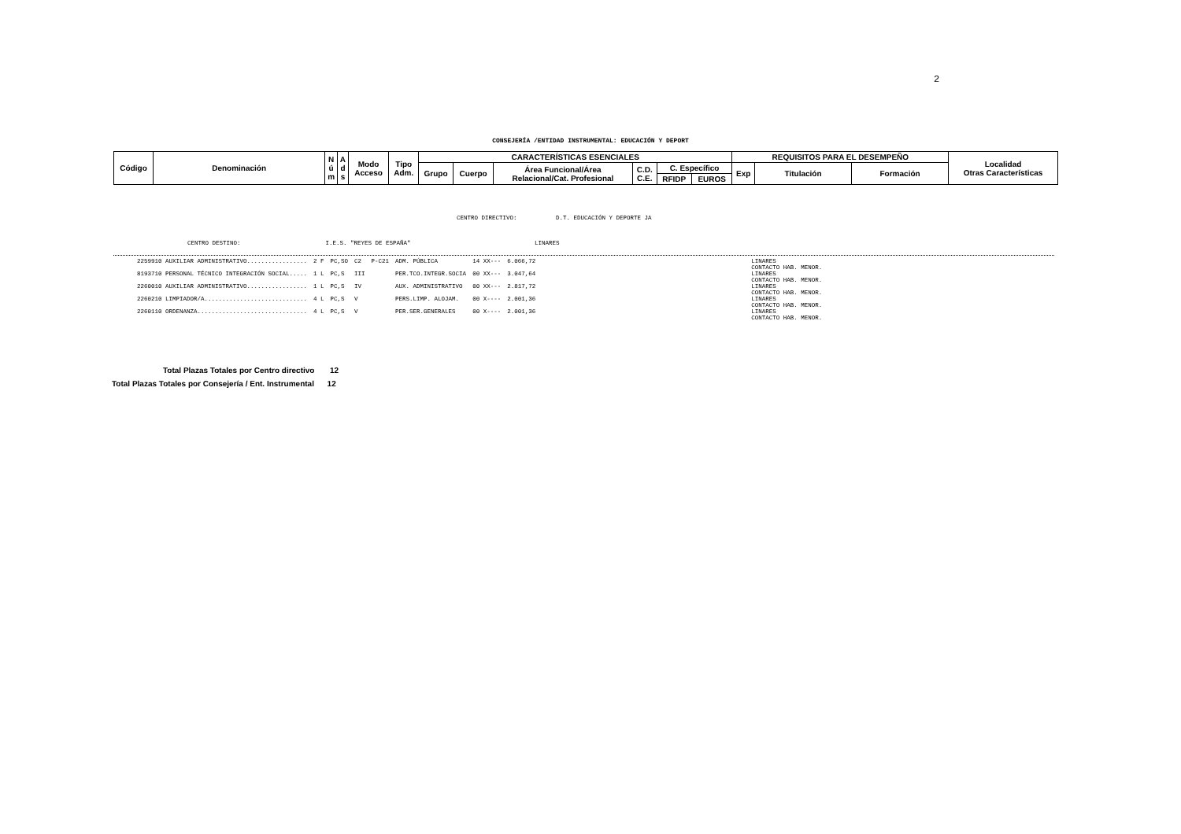2
CONSEJERÍA /ENTIDAD INSTRUMENTAL: EDUCACIÓN Y DEPORT
| Código | Denominación | N ú m | A d s | Modo Acceso | Tipo Adm. | CARACTERÍSTICAS ESENCIALES | | | | | | REQUISITOS PARA EL DESEMPEÑO | | | Localidad Otras Características |
| --- | --- | --- | --- | --- | --- | --- | --- | --- | --- | --- | --- | --- | --- | --- | --- |
| | | | | | | Grupo | Cuerpo | Área Funcional/Área Relacional/Cat. Profesional | C.D. C.E. | C. Específico | | Exp | Titulación | Formación | |
| | | | | | | | | | | RFIDP | EUROS | | | | |
CENTRO DIRECTIVO: D.T. EDUCACIÓN Y DEPORTE JA
CENTRO DESTINO: I.E.S. "REYES DE ESPAÑA" LINARES
| 2259910 AUXILIAR ADMINISTRATIVO................. | 2 F | PC,SO | C2 | P-C21 | ADM. PÚBLICA | 14 XX--- | 6.066,72 | LINARES CONTACTO HAB. MENOR. |
| 8193710 PERSONAL TÉCNICO INTEGRACIÓN SOCIAL..... | 1 L | PC,S | III | | PER.TCO.INTEGR.SOCIA | 00 XX--- | 3.047,64 | LINARES CONTACTO HAB. MENOR. |
| 2260010 AUXILIAR ADMINISTRATIVO................. | 1 L | PC,S | IV | | AUX. ADMINISTRATIVO | 00 XX--- | 2.817,72 | LINARES CONTACTO HAB. MENOR. |
| 2260210 LIMPIADOR/A............................. | 4 L | PC,S | V | | PERS.LIMP. ALOJAM. | 00 X---- | 2.001,36 | LINARES CONTACTO HAB. MENOR. |
| 2260110 ORDENANZA............................... | 4 L | PC,S | V | | PER.SER.GENERALES | 00 X---- | 2.001,36 | LINARES CONTACTO HAB. MENOR. |
Total Plazas Totales por Centro directivo 12
Total Plazas Totales por Consejería / Ent. Instrumental 12